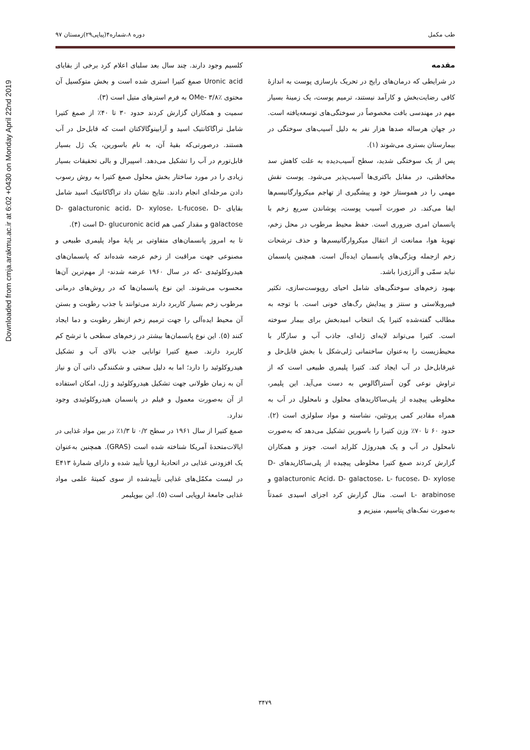Downloaded from cmja.arakmu.ac.ir at 6:02 +0430 on Monday April 22nd 2019
طب مکمل دوره ۸،شماره۴(پیاپی۲۹)زمستان ۹۷
مقدمه
در شرایطی که درمان‌های رایج در تحریک بازسازی پوست به اندازهٔ کافی رضایت‌بخش و کارآمد نیستند، ترمیم پوست، یک زمینهٔ بسیار مهم در مهندسی بافت مخصوصاً در سوختگی‌های توسعه‌یافته است. در جهان هرساله صدها هزار نفر به دلیل آسیب‌های سوختگی در بیمارستان بستری می‌شوند (۱).
پس از یک سوختگی شدید، سطح آسیب‌دیده به علت کاهش سد محافظتی، در مقابل باکتری‌ها آسیب‌پذیر می‌شود. پوست نقش مهمی را در هموستاز خود و پیشگیری از تهاجم میکروارگانیسم‌ها ایفا می‌کند. در صورت آسیب پوست، پوشاندن سریع زخم با پانسمان امری ضروری است. حفظ محیط مرطوب در محل زخم، تهویهٔ هوا، ممانعت از انتقال میکروارگانیسم‌ها و حذف ترشحات زخم ازجمله ویژگی‌های پانسمان ایده‌آل است. همچنین پانسمان نباید سمّی و آلرژی‌زا باشد.
بهبود زخم‌های سوختگی‌های شامل احیای روپوست‌سازی، تکثیر فیبروبلاستی و سنتز و پیدایش رگ‌های خونی است. با توجه به مطالب گفته‌شده کتیرا یک انتخاب امیدبخش برای بیمار سوخته است. کتیرا می‌تواند لایه‌ای ژله‌ای، جاذب آب و سازگار با محیط‌زیست را به‌عنوان ساختمانی ژلی‌شکل با بخش قابل‌حل و غیرقابل‌حل در آب ایجاد کند. کتیرا پلیمری طبیعی است که از تراوش نوعی گون آستراگالوس به دست می‌آید. این پلیمر، مخلوطی پیچیده از پلی‌ساکاریدهای محلول و نامحلول در آب به همراه مقادیر کمی پروتئین، نشاسته و مواد سلولزی است (۲). حدود ۶۰ تا ۷۰٪ وزن کتیرا را باسورین تشکیل می‌دهد که به‌صورت نامحلول در آب و یک هیدروژل کلراید است. جونز و همکاران گزارش کردند صمغ کتیرا مخلوطی پیچیده از پلی‌ساکاریدهای D- galacturonic Acid، D- galactose، L- fucose، D- xylose و L- arabinose است. متال گزارش کرد اجزای اسیدی عمدتاً به‌صورت نمک‌های پتاسیم، منیزیم و
کلسیم وجود دارند. چند سال بعد سلبای اعلام کرد برخی از بقایای Uronic acid صمغ کتیرا استری شده است و بخش متوکسیل آن محتوی OMe- ۳/۸٪ به فرم استرهای متیل است (۳).
سمیت و همکاران گزارش کردند حدود ۳۰ تا ۴۰٪ از صمغ کتیرا شامل تراگاکانتیک اسید و آرابینوگالاکتان است که قابل‌حل در آب هستند. درصورتی‌که بقیهٔ آن، به نام باسورین، یک ژل بسیار قابل‌تورم در آب را تشکیل می‌دهد. اسپیرال و بالی تحقیقات بسیار زیادی را در مورد ساختار بخش محلول صمغ کتیرا به روش رسوب دادن مرحله‌ای انجام دادند. نتایج نشان داد تراگاکانتیک اسید شامل بقایای D- galacturonic acid، D- xylose، L-fucose، D-galactose و مقدار کمی هم D- glucuronic acid است (۴).
تا به امروز پانسمان‌های متفاوتی بر پایهٔ مواد پلیمری طبیعی و مصنوعی جهت مراقبت از زخم عرضه شده‌اند که پانسمان‌های هیدروکلوئیدی -که در سال ۱۹۶۰ عرضه شدند- از مهم‌ترین آن‌ها محسوب می‌شوند. این نوع پانسمان‌ها که در روش‌های درمانی مرطوب زخم بسیار کاربرد دارند می‌توانند با جذب رطوبت و بستن آن محیط ایده‌آلی را جهت ترمیم زخم ازنظر رطوبت و دما ایجاد کنند (۵). این نوع پانسمان‌ها بیشتر در زخم‌های سطحی با ترشح کم کاربرد دارند. صمغ کتیرا توانایی جذب بالای آب و تشکیل هیدروکلوئید را دارد؛ اما به دلیل سختی و شکنندگی ذاتی آن و نیاز آن به زمان طولانی جهت تشکیل هیدروکلوئید و ژل، امکان استفاده از آن به‌صورت معمول و فیلم در پانسمان هیدروکلوئیدی وجود ندارد.
صمغ کتیرا از سال ۱۹۶۱ در سطح ۰/۲ تا ۱/۳٪ در بین مواد غذایی در ایالات‌متحدهٔ آمریکا شناخته شده است (GRAS). همچنین به‌عنوان یک افزودنی غذایی در اتحادیهٔ اروپا تأیید شده و دارای شمارهٔ E۴۱۳ در لیست مکمّل‌های غذایی تأییدشده از سوی کمیتهٔ علمی مواد غذایی جامعهٔ اروپایی است (۵). این بیوپلیمر
۳۴۷۹